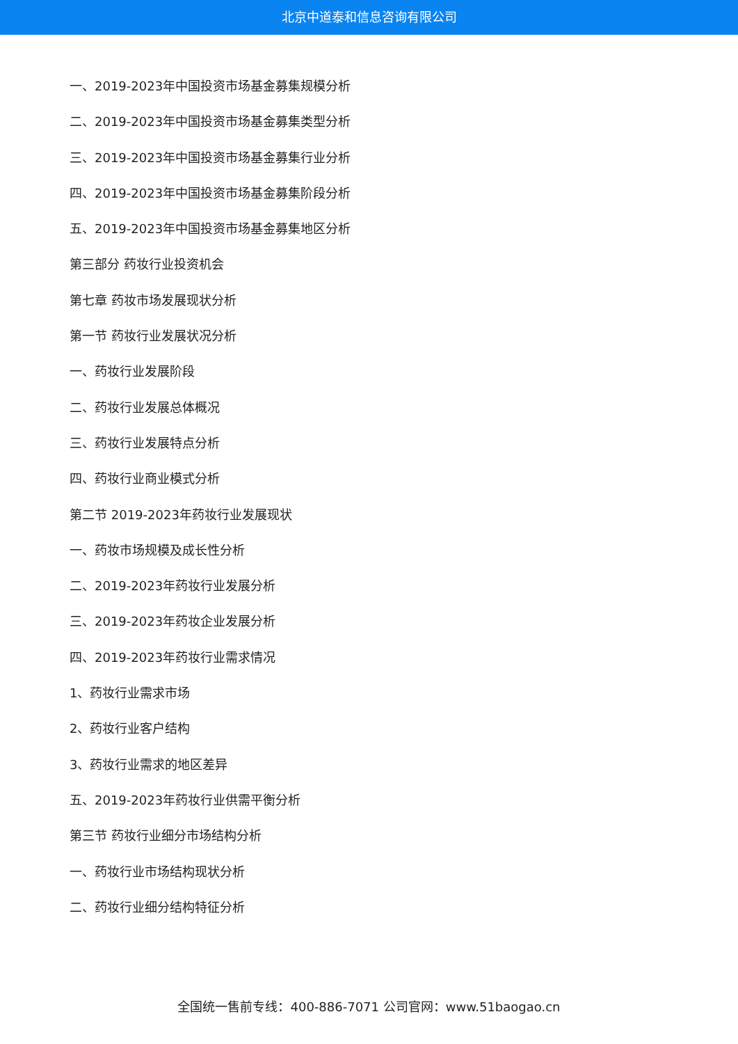北京中道泰和信息咨询有限公司
一、2019-2023年中国投资市场基金募集规模分析
二、2019-2023年中国投资市场基金募集类型分析
三、2019-2023年中国投资市场基金募集行业分析
四、2019-2023年中国投资市场基金募集阶段分析
五、2019-2023年中国投资市场基金募集地区分析
第三部分 药妆行业投资机会
第七章 药妆市场发展现状分析
第一节 药妆行业发展状况分析
一、药妆行业发展阶段
二、药妆行业发展总体概况
三、药妆行业发展特点分析
四、药妆行业商业模式分析
第二节 2019-2023年药妆行业发展现状
一、药妆市场规模及成长性分析
二、2019-2023年药妆行业发展分析
三、2019-2023年药妆企业发展分析
四、2019-2023年药妆行业需求情况
1、药妆行业需求市场
2、药妆行业客户结构
3、药妆行业需求的地区差异
五、2019-2023年药妆行业供需平衡分析
第三节 药妆行业细分市场结构分析
一、药妆行业市场结构现状分析
二、药妆行业细分结构特征分析
全国统一售前专线：400-886-7071 公司官网：www.51baogao.cn